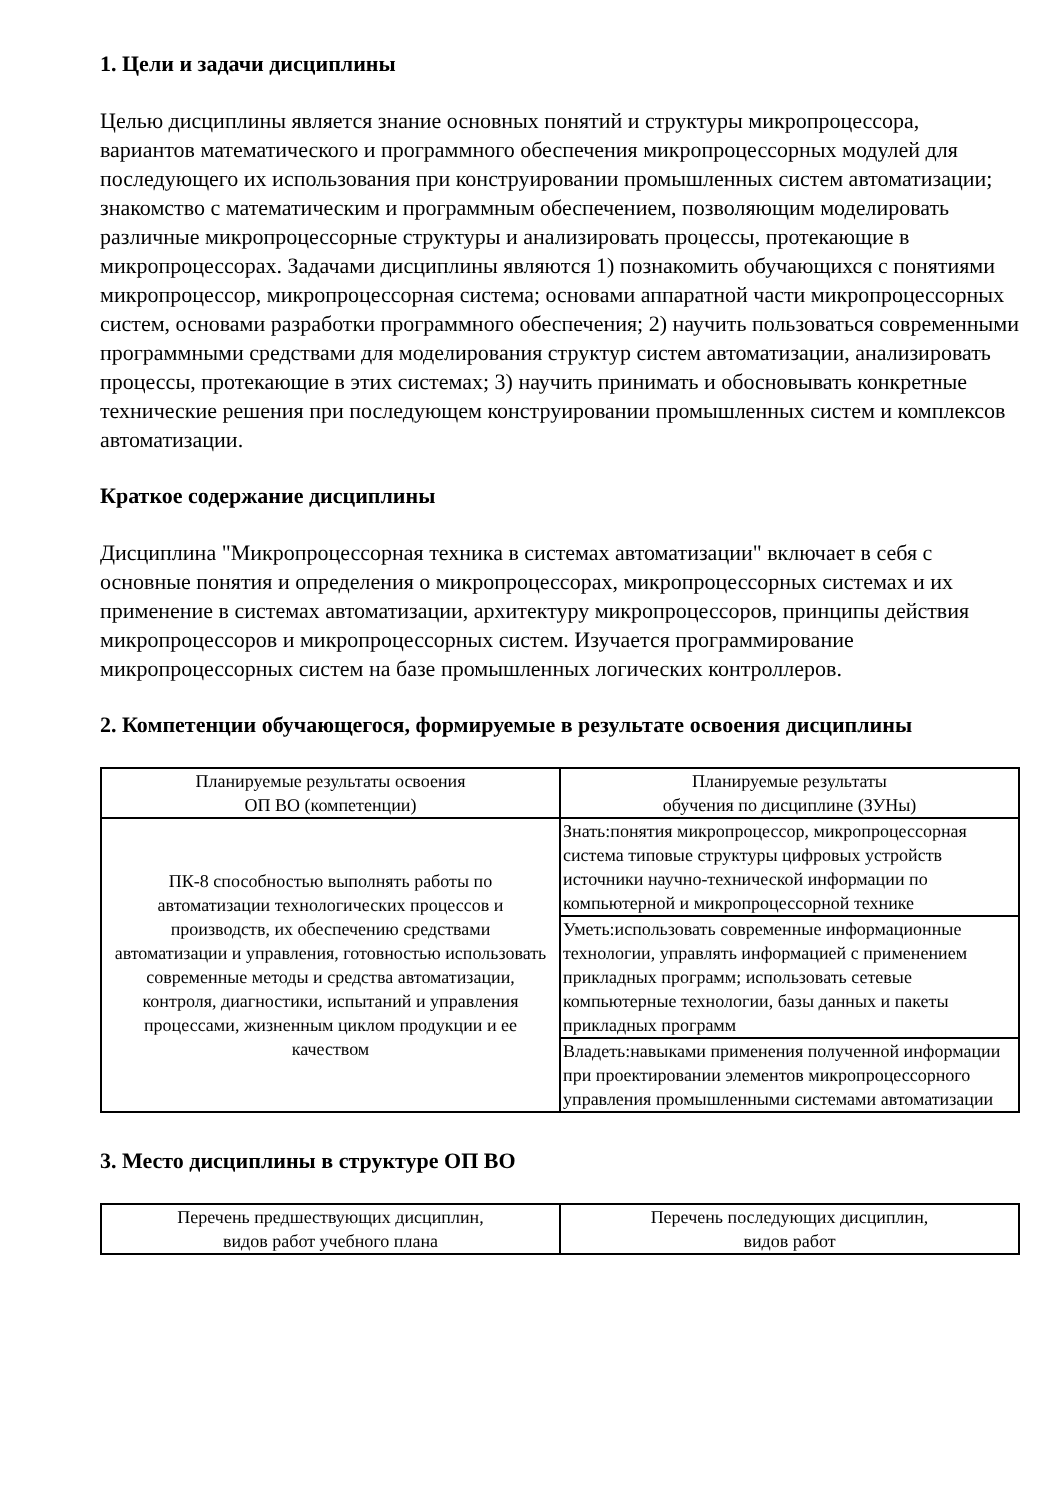1. Цели и задачи дисциплины
Целью дисциплины является знание основных понятий и структуры микропроцессора, вариантов математического и программного обеспечения микропроцессорных модулей для последующего их использования при конструировании промышленных систем автоматизации; знакомство с математическим и программным обеспечением, позволяющим моделировать различные микропроцессорные структуры и анализировать процессы, протекающие в микропроцессорах. Задачами дисциплины являются 1) познакомить обучающихся с понятиями микропроцессор, микропроцессорная система; основами аппаратной части микропроцессорных систем, основами разработки программного обеспечения; 2) научить пользоваться современными программными средствами для моделирования структур систем автоматизации, анализировать процессы, протекающие в этих системах; 3) научить принимать и обосновывать конкретные технические решения при последующем конструировании промышленных систем и комплексов автоматизации.
Краткое содержание дисциплины
Дисциплина "Микропроцессорная техника в системах автоматизации" включает в себя с основные понятия и определения о микропроцессорах, микропроцессорных системах и их применение в системах автоматизации, архитектуру микропроцессоров, принципы действия микропроцессоров и микропроцессорных систем. Изучается программирование микропроцессорных систем на базе промышленных логических контроллеров.
2. Компетенции обучающегося, формируемые в результате освоения дисциплины
| Планируемые результаты освоения ОП ВО (компетенции) | Планируемые результаты обучения по дисциплине (ЗУНы) |
| --- | --- |
| ПК-8 способностью выполнять работы по автоматизации технологических процессов и производств, их обеспечению средствами автоматизации и управления, готовностью использовать современные методы и средства автоматизации, контроля, диагностики, испытаний и управления процессами, жизненным циклом продукции и ее качеством | Знать:понятия микропроцессор, микропроцессорная система типовые структуры цифровых устройств источники научно-технической информации по компьютерной и микропроцессорной технике |
| | Уметь:использовать современные информационные технологии, управлять информацией с применением прикладных программ; использовать сетевые компьютерные технологии, базы данных и пакеты прикладных программ |
| | Владеть:навыками применения полученной информации при проектировании элементов микропроцессорного управления промышленными системами автоматизации |
3. Место дисциплины в структуре ОП ВО
| Перечень предшествующих дисциплин, видов работ учебного плана | Перечень последующих дисциплин, видов работ |
| --- | --- |